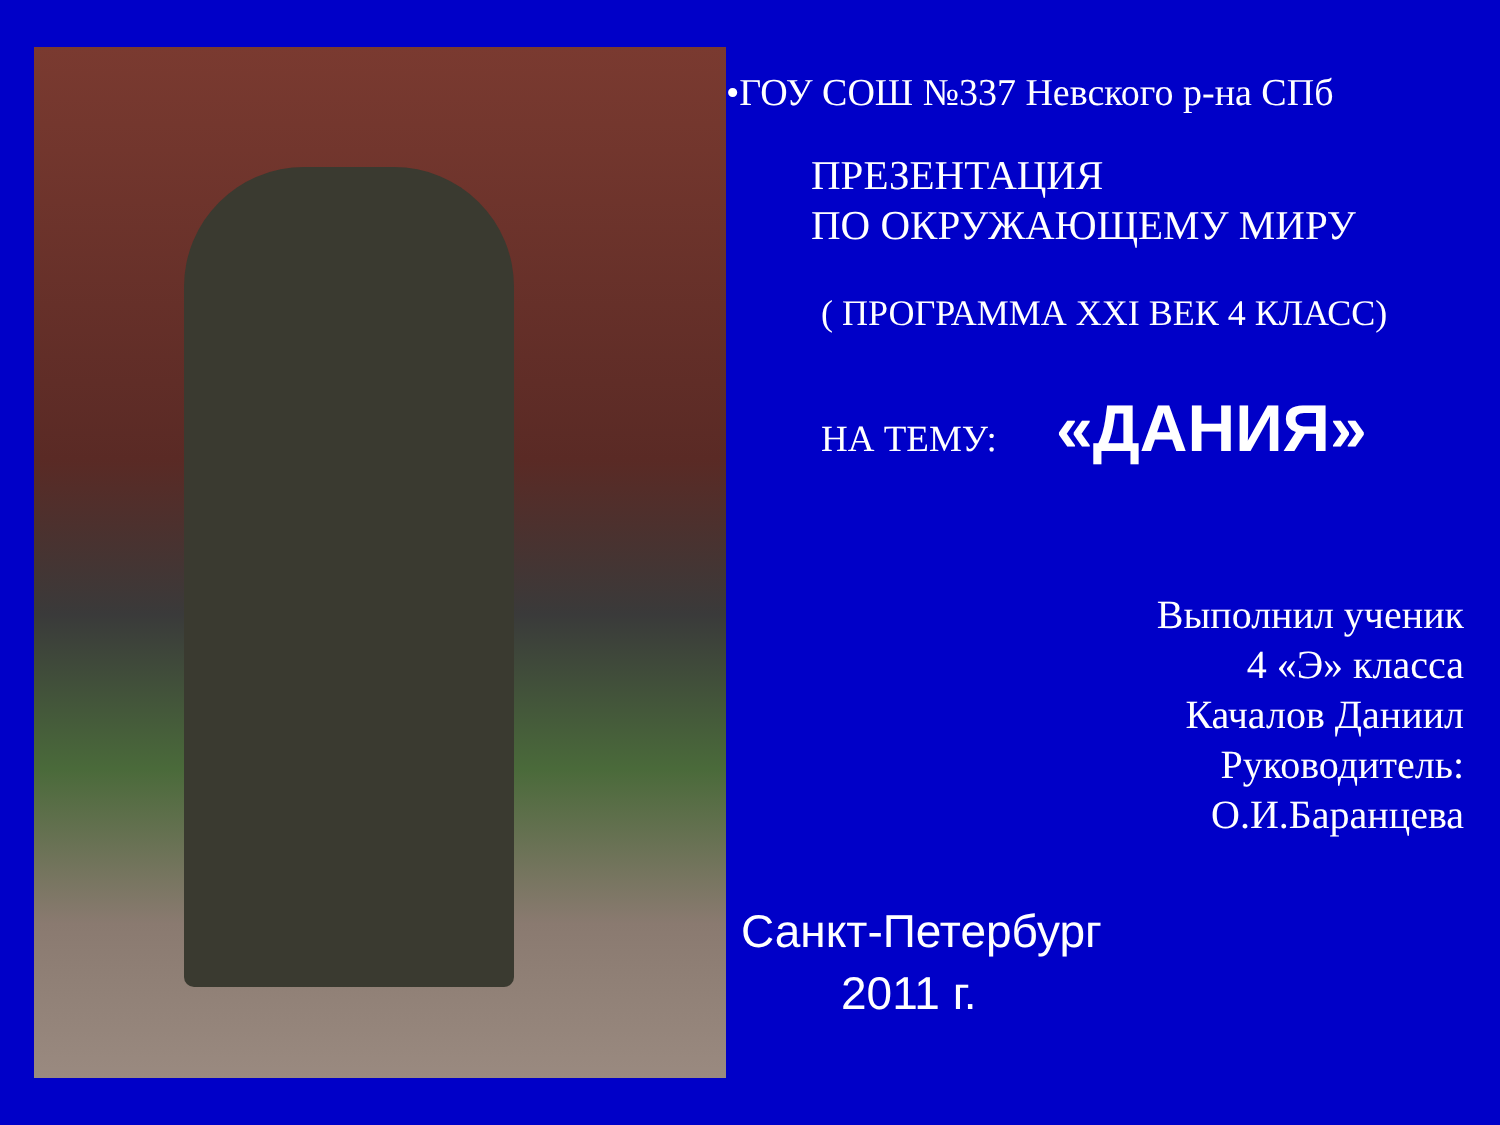•ГОУ СОШ №337 Невского р-на СПб
ПРЕЗЕНТАЦИЯ
ПО ОКРУЖАЮЩЕМУ МИРУ
( ПРОГРАММА XXI ВЕК 4 КЛАСС)
НА ТЕМУ: «ДАНИЯ»
Выполнил ученик
4 «Э» класса
Качалов Даниил
Руководитель:
О.И.Баранцева
Санкт-Петербург
2011 г.